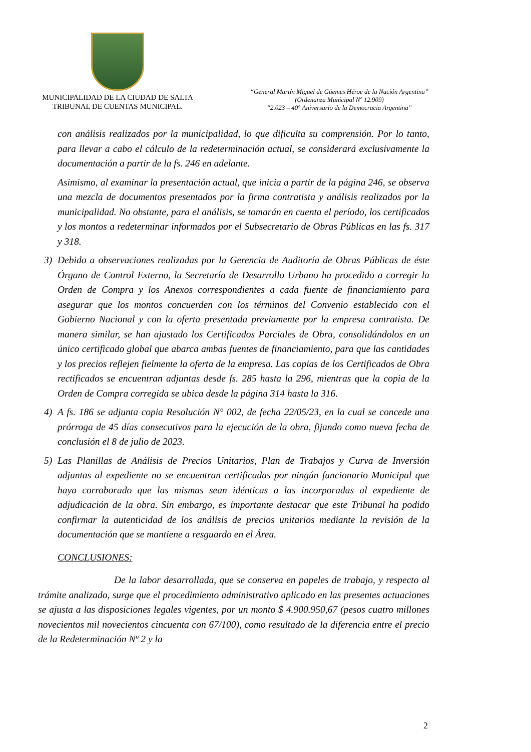MUNICIPALIDAD DE LA CIUDAD DE SALTA
TRIBUNAL DE CUENTAS MUNICIPAL.
“General Martín Miguel de Güemes Héroe de la Nación Argentina”
(Ordenanza Municipal Nº 12.909)
“2.023 – 40° Aniversario de la Democracia Argentina”
con análisis realizados por la municipalidad, lo que dificulta su comprensión. Por lo tanto, para llevar a cabo el cálculo de la redeterminación actual, se considerará exclusivamente la documentación a partir de la fs. 246 en adelante.
Asimismo, al examinar la presentación actual, que inicia a partir de la página 246, se observa una mezcla de documentos presentados por la firma contratista y análisis realizados por la municipalidad. No obstante, para el análisis, se tomarán en cuenta el período, los certificados y los montos a redeterminar informados por el Subsecretario de Obras Públicas en las fs. 317 y 318.
3) Debido a observaciones realizadas por la Gerencia de Auditoría de Obras Públicas de éste Órgano de Control Externo, la Secretaría de Desarrollo Urbano ha procedido a corregir la Orden de Compra y los Anexos correspondientes a cada fuente de financiamiento para asegurar que los montos concuerden con los términos del Convenio establecido con el Gobierno Nacional y con la oferta presentada previamente por la empresa contratista. De manera similar, se han ajustado los Certificados Parciales de Obra, consolidándolos en un único certificado global que abarca ambas fuentes de financiamiento, para que las cantidades y los precios reflejen fielmente la oferta de la empresa. Las copias de los Certificados de Obra rectificados se encuentran adjuntas desde fs. 285 hasta la 296, mientras que la copia de la Orden de Compra corregida se ubica desde la página 314 hasta la 316.
4) A fs. 186 se adjunta copia Resolución N° 002, de fecha 22/05/23, en la cual se concede una prórroga de 45 días consecutivos para la ejecución de la obra, fijando como nueva fecha de conclusión el 8 de julio de 2023.
5) Las Planillas de Análisis de Precios Unitarios, Plan de Trabajos y Curva de Inversión adjuntas al expediente no se encuentran certificadas por ningún funcionario Municipal que haya corroborado que las mismas sean idénticas a las incorporadas al expediente de adjudicación de la obra. Sin embargo, es importante destacar que este Tribunal ha podido confirmar la autenticidad de los análisis de precios unitarios mediante la revisión de la documentación que se mantiene a resguardo en el Área.
CONCLUSIONES:
De la labor desarrollada, que se conserva en papeles de trabajo, y respecto al trámite analizado, surge que el procedimiento administrativo aplicado en las presentes actuaciones se ajusta a las disposiciones legales vigentes, por un monto $ 4.900.950,67 (pesos cuatro millones novecientos mil novecientos cincuenta con 67/100), como resultado de la diferencia entre el precio de la Redeterminación Nº 2 y la
2